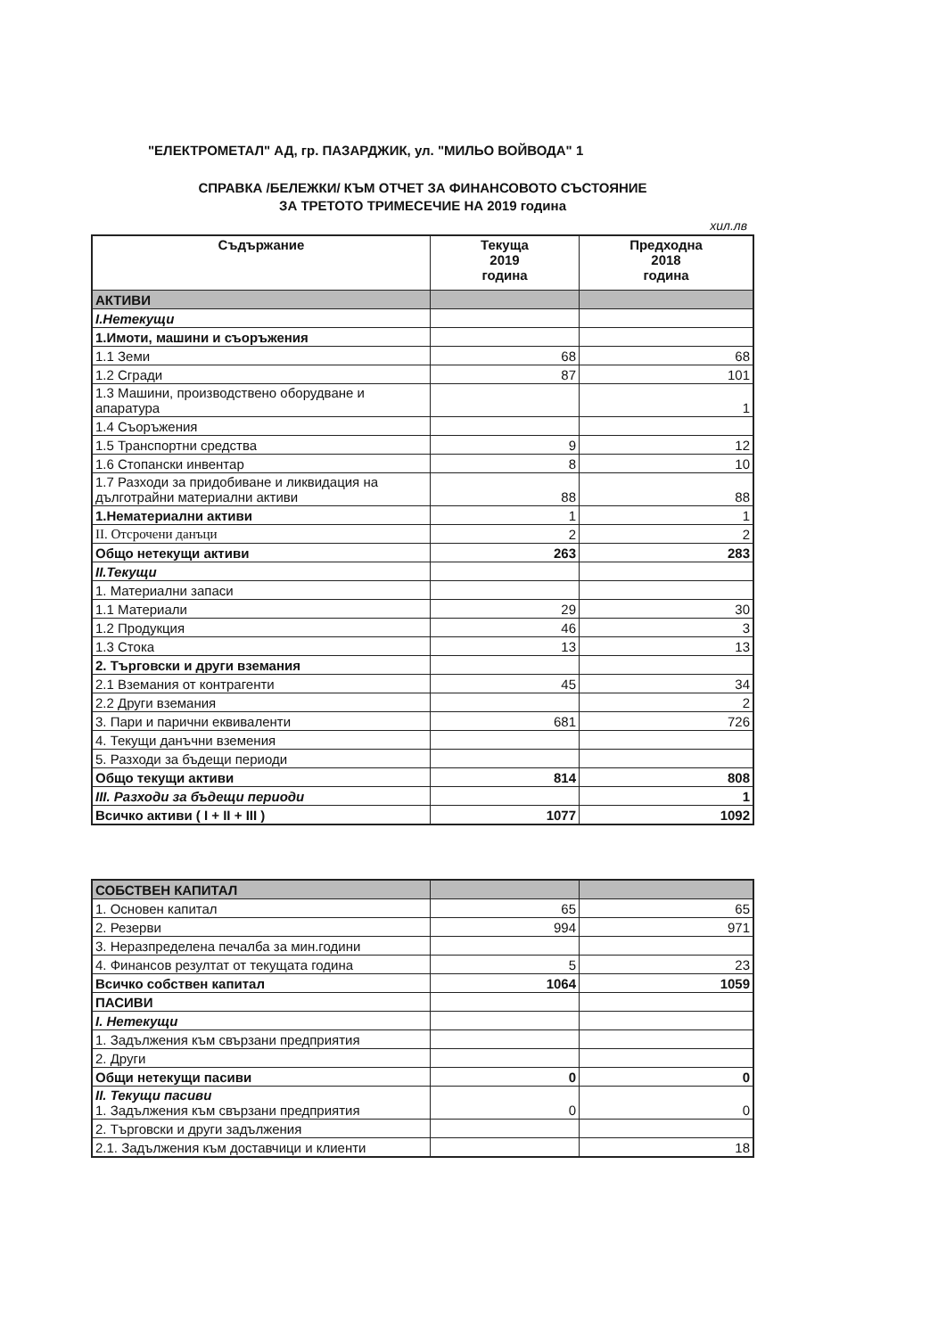"ЕЛЕКТРОМЕТАЛ" АД, гр. ПАЗАРДЖИК, ул. "МИЛЬО ВОЙВОДА" 1
СПРАВКА /БЕЛЕЖКИ/ КЪМ ОТЧЕТ ЗА ФИНАНСОВОТО СЪСТОЯНИЕ
ЗА ТРЕТОТО ТРИМЕСЕЧИЕ НА 2019 година
хил.лв
| Съдържание | Текуща 2019 година | Предходна 2018 година |
| --- | --- | --- |
| АКТИВИ | | |
| I.Нетекущи | | |
| 1.Имоти, машини и съоръжения | | |
| 1.1 Земи | 68 | 68 |
| 1.2 Сгради | 87 | 101 |
| 1.3 Машини, производствено оборудване и апаратура | | 1 |
| 1.4 Съоръжения | | |
| 1.5 Транспортни средства | 9 | 12 |
| 1.6 Стопански инвентар | 8 | 10 |
| 1.7 Разходи за придобиване и ликвидация на дълготрайни материални активи | 88 | 88 |
| 1.Нематериални активи | 1 | 1 |
| II. Отсрочени данъци | 2 | 2 |
| Общо нетекущи активи | 263 | 283 |
| II.Текущи | | |
| 1. Материални запаси | | |
| 1.1 Материали | 29 | 30 |
| 1.2 Продукция | 46 | 3 |
| 1.3 Стока | 13 | 13 |
| 2. Търговски и други вземания | | |
| 2.1 Вземания от контрагенти | 45 | 34 |
| 2.2 Други вземания | | 2 |
| 3. Пари и парични еквиваленти | 681 | 726 |
| 4. Текущи данъчни вземения | | |
| 5. Разходи за бъдещи периоди | | |
| Общо текущи активи | 814 | 808 |
| III. Разходи за бъдещи периоди | | 1 |
| Всичко активи ( I + II + III ) | 1077 | 1092 |
| СОБСТВЕН КАПИТАЛ | | |
| 1. Основен капитал | 65 | 65 |
| 2. Резерви | 994 | 971 |
| 3. Неразпределена печалба за мин.години | | |
| 4. Финансов резултат от текущата година | 5 | 23 |
| Всичко собствен капитал | 1064 | 1059 |
| ПАСИВИ | | |
| I. Нетекущи | | |
| 1. Задължения към свързани предприятия | | |
| 2. Други | | |
| Общи нетекущи пасиви | 0 | 0 |
| II. Текущи пасиви 1. Задължения към свързани предприятия | 0 | 0 |
| 2. Търговски и други задължения | | |
| 2.1. Задължения към доставчици и клиенти | | 18 |